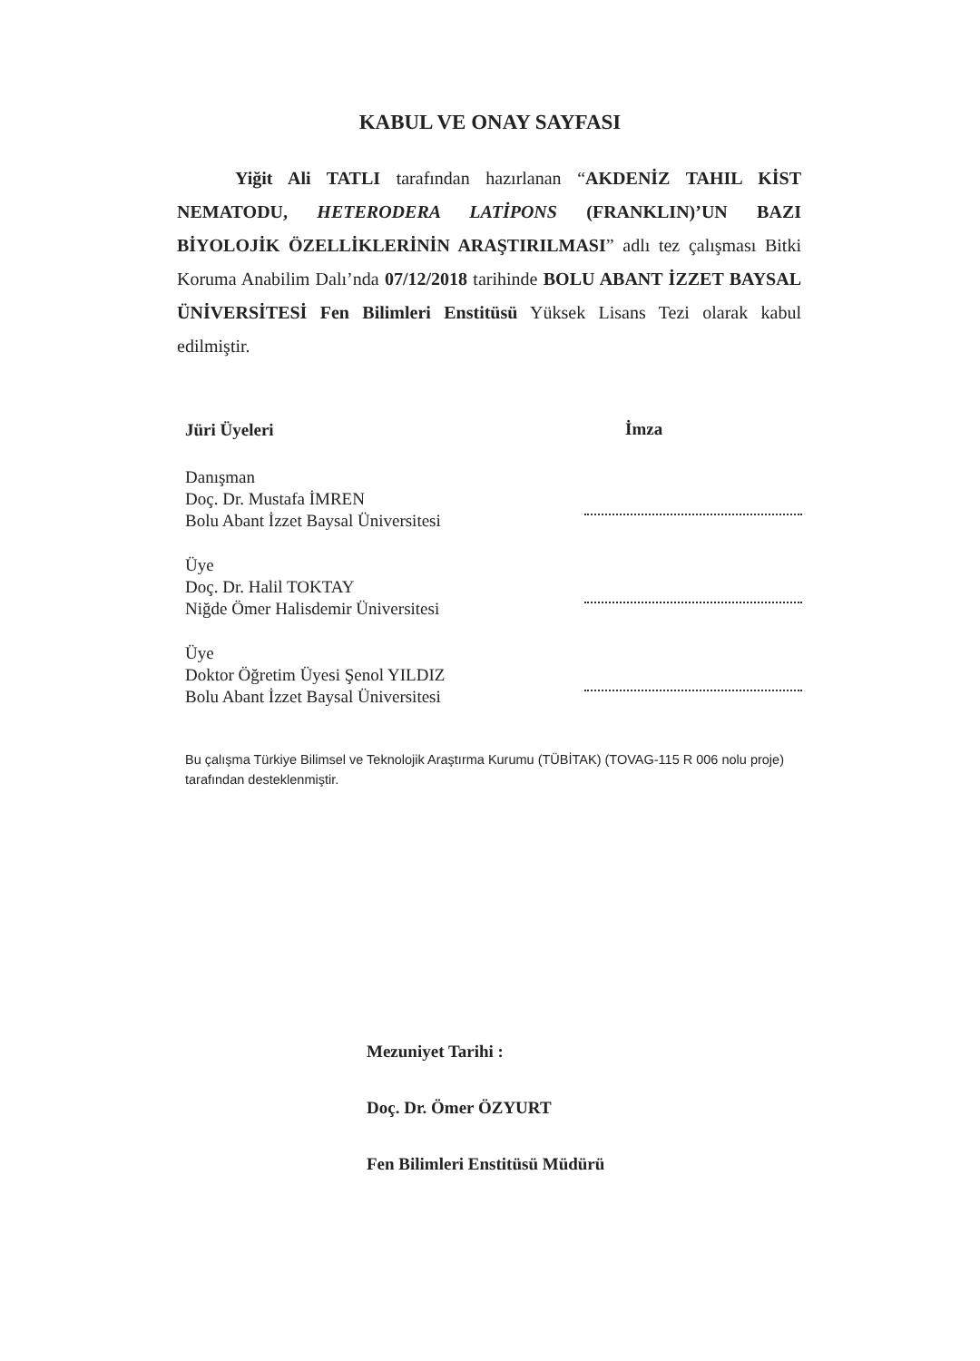KABUL VE ONAY SAYFASI
Yiğit Ali TATLI tarafından hazırlanan “AKDENİZ TAHIL KİST NEMATODU, HETERODERA LATİPONS (FRANKLIN)’UN BAZI BİYOLOJİK ÖZELLİKLERİNİN ARAŞTIRILMASI” adlı tez çalışması Bitki Koruma Anabilim Dalı’nda 07/12/2018 tarihinde BOLU ABANT İZZET BAYSAL ÜNİVERSİTESİ Fen Bilimleri Enstitüsü Yüksek Lisans Tezi olarak kabul edilmiştir.
Jüri Üyeleri
İmza
Danışman
Doç. Dr. Mustafa İMREN
Bolu Abant İzzet Baysal Üniversitesi
Üye
Doç. Dr. Halil TOKTAY
Niğde Ömer Halisdemir Üniversitesi
Üye
Doktor Öğretim Üyesi Şenol YILDIZ
Bolu Abant İzzet Baysal Üniversitesi
Bu çalışma Türkiye Bilimsel ve Teknolojik Araştırma Kurumu (TÜBİTAK) (TOVAG-115 R 006 nolu proje) tarafından desteklenmiştir.
Mezuniyet Tarihi :
Doç. Dr. Ömer ÖZYURT
Fen Bilimleri Enstitüsü Müdürü